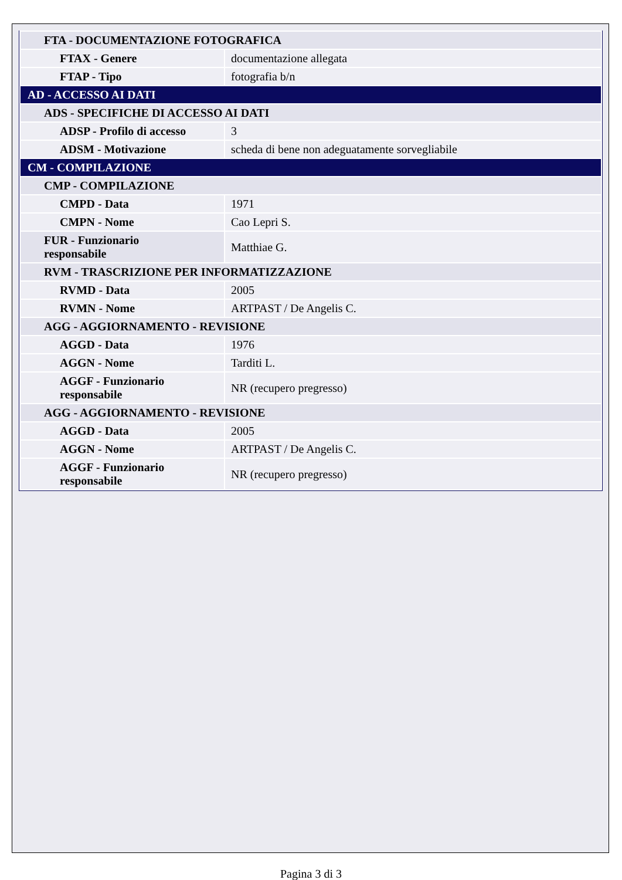| FTA - DOCUMENTAZIONE FOTOGRAFICA | |
| FTAX - Genere | documentazione allegata |
| FTAP - Tipo | fotografia b/n |
| AD - ACCESSO AI DATI | |
| ADS - SPECIFICHE DI ACCESSO AI DATI | |
| ADSP - Profilo di accesso | 3 |
| ADSM - Motivazione | scheda di bene non adeguatamente sorvegliabile |
| CM - COMPILAZIONE | |
| CMP - COMPILAZIONE | |
| CMPD - Data | 1971 |
| CMPN - Nome | Cao Lepri S. |
| FUR - Funzionario responsabile | Matthiae G. |
| RVM - TRASCRIZIONE PER INFORMATIZZAZIONE | |
| RVMD - Data | 2005 |
| RVMN - Nome | ARTPAST / De Angelis C. |
| AGG - AGGIORNAMENTO - REVISIONE | |
| AGGD - Data | 1976 |
| AGGN - Nome | Tarditi L. |
| AGGF - Funzionario responsabile | NR (recupero pregresso) |
| AGG - AGGIORNAMENTO - REVISIONE | |
| AGGD - Data | 2005 |
| AGGN - Nome | ARTPAST / De Angelis C. |
| AGGF - Funzionario responsabile | NR (recupero pregresso) |
Pagina 3 di 3